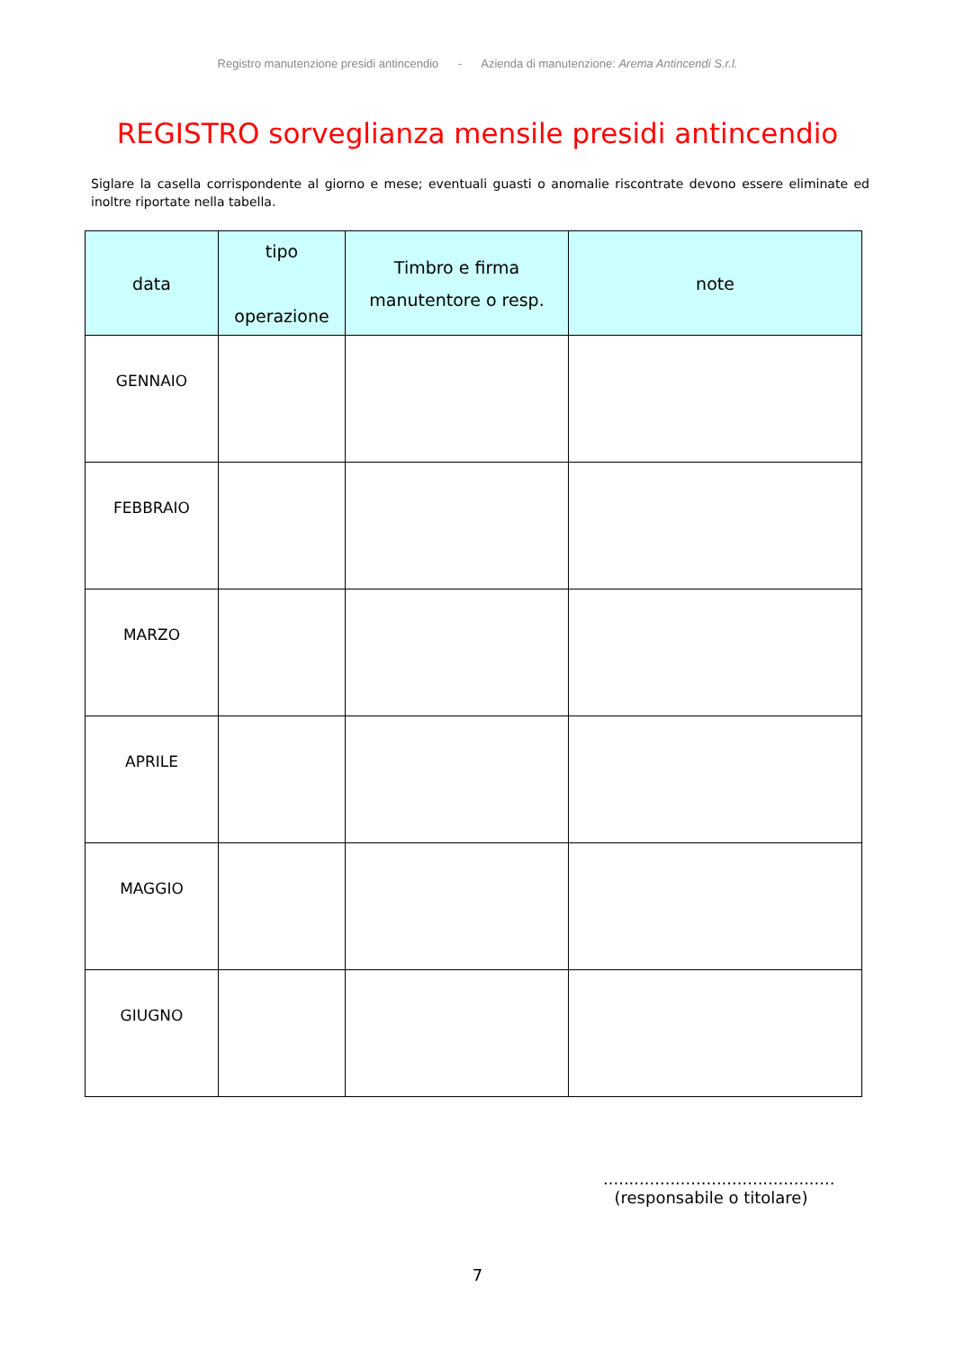Registro manutenzione presidi antincendio - Azienda di manutenzione: Arema Antincendi S.r.l.
REGISTRO sorveglianza mensile presidi antincendio
Siglare la casella corrispondente al giorno e mese; eventuali guasti o anomalie riscontrate devono essere eliminate ed inoltre riportate nella tabella.
| data | tipo operazione | Timbro e firma manutentore o resp. | note |
| --- | --- | --- | --- |
| GENNAIO | | | |
| FEBBRAIO | | | |
| MARZO | | | |
| APRILE | | | |
| MAGGIO | | | |
| GIUGNO | | | |
.............................................
(responsabile o titolare)
7